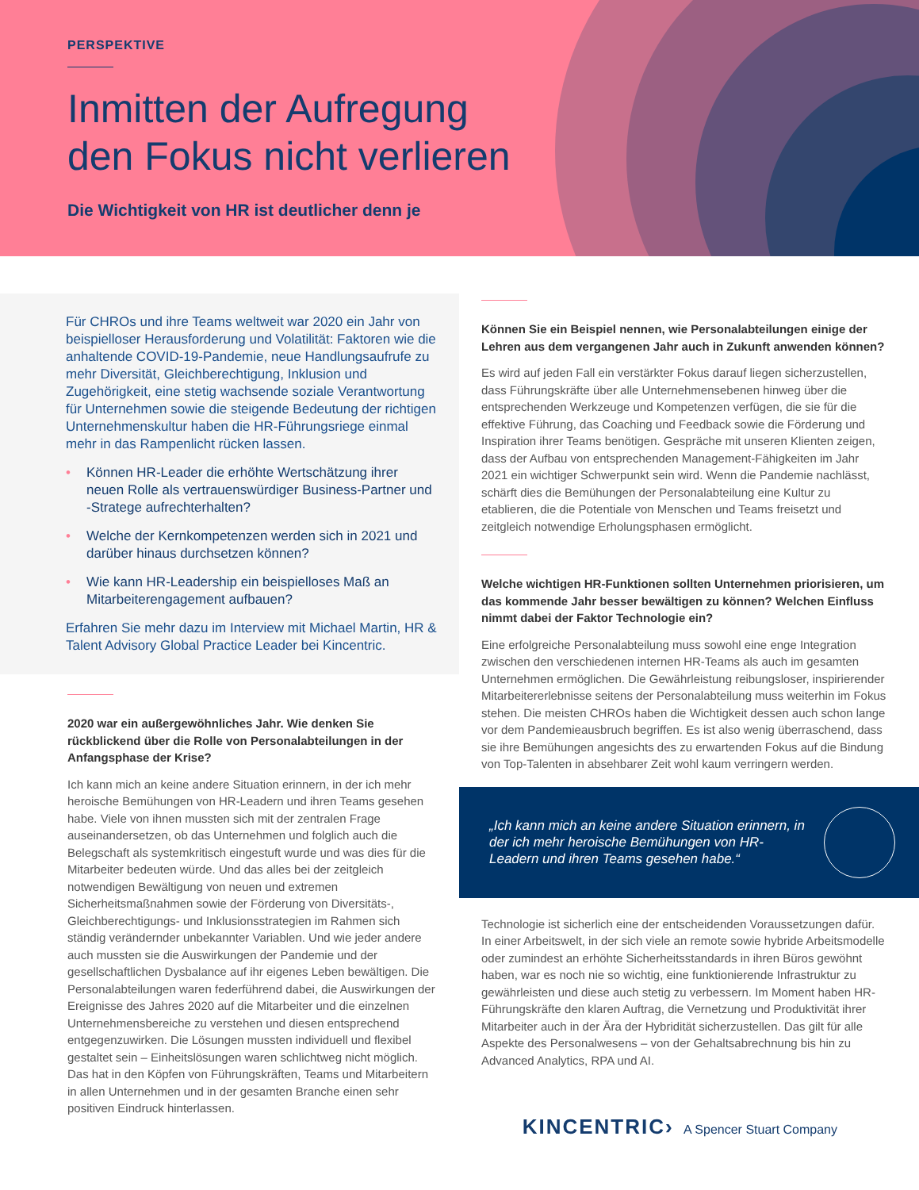PERSPEKTIVE
Inmitten der Aufregung
den Fokus nicht verlieren
Die Wichtigkeit von HR ist deutlicher denn je
Für CHROs und ihre Teams weltweit war 2020 ein Jahr von beispielloser Herausforderung und Volatilität: Faktoren wie die anhaltende COVID-19-Pandemie, neue Handlungsaufrufe zu mehr Diversität, Gleichberechtigung, Inklusion und Zugehörigkeit, eine stetig wachsende soziale Verantwortung für Unternehmen sowie die steigende Bedeutung der richtigen Unternehmenskultur haben die HR-Führungsriege einmal mehr in das Rampenlicht rücken lassen.
• Können HR-Leader die erhöhte Wertschätzung ihrer neuen Rolle als vertrauenswürdiger Business-Partner und -Stratege aufrechterhalten?
• Welche der Kernkompetenzen werden sich in 2021 und darüber hinaus durchsetzen können?
• Wie kann HR-Leadership ein beispielloses Maß an Mitarbeiterengagement aufbauen?
Erfahren Sie mehr dazu im Interview mit Michael Martin, HR & Talent Advisory Global Practice Leader bei Kincentric.
2020 war ein außergewöhnliches Jahr. Wie denken Sie rückblickend über die Rolle von Personalabteilungen in der Anfangsphase der Krise?
Ich kann mich an keine andere Situation erinnern, in der ich mehr heroische Bemühungen von HR-Leadern und ihren Teams gesehen habe. Viele von ihnen mussten sich mit der zentralen Frage auseinandersetzen, ob das Unternehmen und folglich auch die Belegschaft als systemkritisch eingestuft wurde und was dies für die Mitarbeiter bedeuten würde. Und das alles bei der zeitgleich notwendigen Bewältigung von neuen und extremen Sicherheitsmaßnahmen sowie der Förderung von Diversitäts-, Gleichberechtigungs- und Inklusionsstrategien im Rahmen sich ständig verändernder unbekannter Variablen. Und wie jeder andere auch mussten sie die Auswirkungen der Pandemie und der gesellschaftlichen Dysbalance auf ihr eigenes Leben bewältigen. Die Personalabteilungen waren federführend dabei, die Auswirkungen der Ereignisse des Jahres 2020 auf die Mitarbeiter und die einzelnen Unternehmensbereiche zu verstehen und diesen entsprechend entgegenzuwirken. Die Lösungen mussten individuell und flexibel gestaltet sein – Einheitslösungen waren schlichtweg nicht möglich. Das hat in den Köpfen von Führungskräften, Teams und Mitarbeitern in allen Unternehmen und in der gesamten Branche einen sehr positiven Eindruck hinterlassen.
Können Sie ein Beispiel nennen, wie Personalabteilungen einige der Lehren aus dem vergangenen Jahr auch in Zukunft anwenden können?
Es wird auf jeden Fall ein verstärkter Fokus darauf liegen sicherzustellen, dass Führungskräfte über alle Unternehmensebenen hinweg über die entsprechenden Werkzeuge und Kompetenzen verfügen, die sie für die effektive Führung, das Coaching und Feedback sowie die Förderung und Inspiration ihrer Teams benötigen. Gespräche mit unseren Klienten zeigen, dass der Aufbau von entsprechenden Management-Fähigkeiten im Jahr 2021 ein wichtiger Schwerpunkt sein wird. Wenn die Pandemie nachlässt, schärft dies die Bemühungen der Personalabteilung eine Kultur zu etablieren, die die Potentiale von Menschen und Teams freisetzt und zeitgleich notwendige Erholungsphasen ermöglicht.
Welche wichtigen HR-Funktionen sollten Unternehmen priorisieren, um das kommende Jahr besser bewältigen zu können? Welchen Einfluss nimmt dabei der Faktor Technologie ein?
Eine erfolgreiche Personalabteilung muss sowohl eine enge Integration zwischen den verschiedenen internen HR-Teams als auch im gesamten Unternehmen ermöglichen. Die Gewährleistung reibungsloser, inspirierender Mitarbeitererlebnisse seitens der Personalabteilung muss weiterhin im Fokus stehen. Die meisten CHROs haben die Wichtigkeit dessen auch schon lange vor dem Pandemieausbruch begriffen. Es ist also wenig überraschend, dass sie ihre Bemühungen angesichts des zu erwartenden Fokus auf die Bindung von Top-Talenten in absehbarer Zeit wohl kaum verringern werden.
„Ich kann mich an keine andere Situation erinnern, in der ich mehr heroische Bemühungen von HR-Leadern und ihren Teams gesehen habe.“
Technologie ist sicherlich eine der entscheidenden Voraussetzungen dafür. In einer Arbeitswelt, in der sich viele an remote sowie hybride Arbeitsmodelle oder zumindest an erhöhte Sicherheitsstandards in ihren Büros gewöhnt haben, war es noch nie so wichtig, eine funktionierende Infrastruktur zu gewährleisten und diese auch stetig zu verbessern. Im Moment haben HR-Führungskräfte den klaren Auftrag, die Vernetzung und Produktivität ihrer Mitarbeiter auch in der Ära der Hybridität sicherzustellen. Das gilt für alle Aspekte des Personalwesens – von der Gehaltsabrechnung bis hin zu Advanced Analytics, RPA und AI.
KINCENTRIC› A Spencer Stuart Company